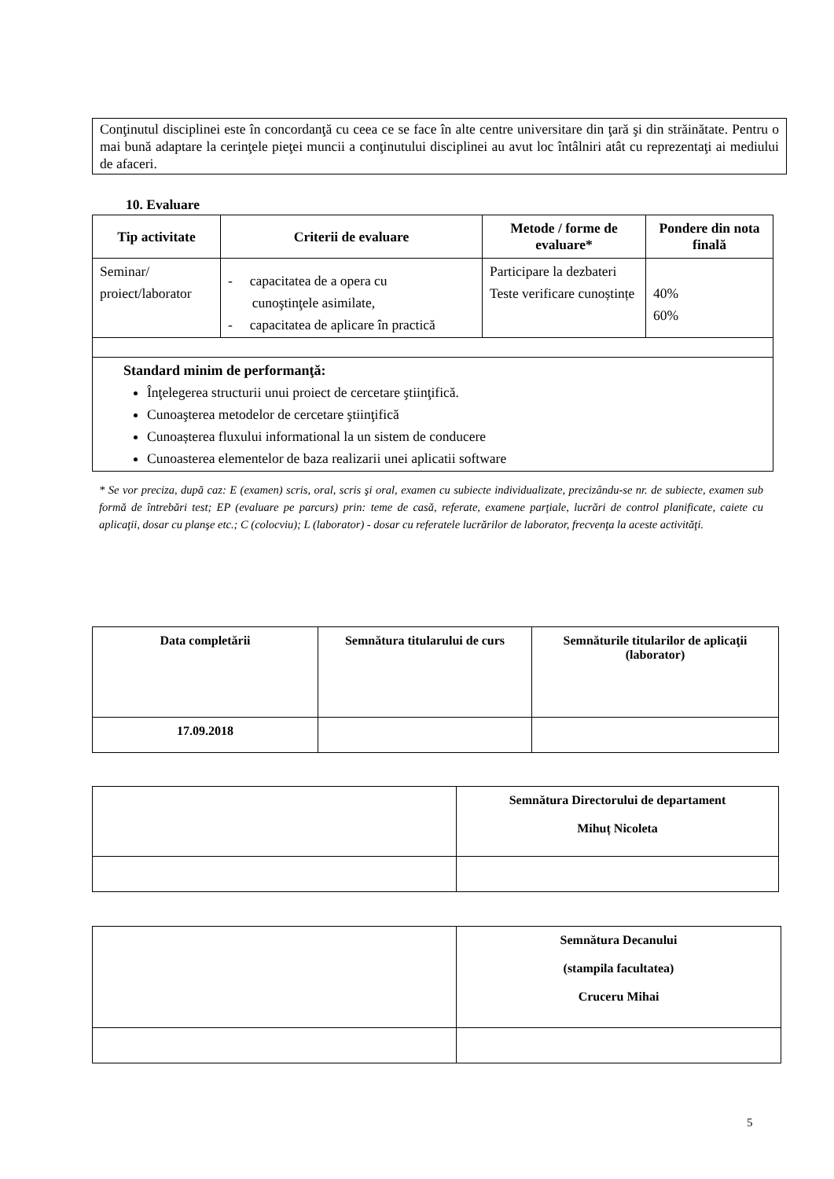Conţinutul disciplinei este în concordanţă cu ceea ce se face în alte centre universitare din ţară şi din străinătate. Pentru o mai bună adaptare la cerinţele pieţei muncii a conţinutului disciplinei au avut loc întâlniri atât cu reprezentaţi ai mediului de afaceri.
10. Evaluare
| Tip activitate | Criterii de evaluare | Metode / forme de evaluare* | Pondere din nota finală |
| --- | --- | --- | --- |
| Seminar/ proiect/laborator | - capacitatea de a opera cu cunoştinţele asimilate, - capacitatea de aplicare în practică | Participare la dezbateri Teste verificare cunoștințe | 40% 60% |
| Standard minim de performanţă: Înţelegerea structurii unui proiect de cercetare ştiinţifică. Cunoaşterea metodelor de cercetare ştiinţifică Cunoașterea fluxului informational la un sistem de conducere Cunoasterea elementelor de baza realizarii unei aplicatii software | | | |
* Se vor preciza, după caz: E (examen) scris, oral, scris şi oral, examen cu subiecte individualizate, precizându-se nr. de subiecte, examen sub formă de întrebări test; EP (evaluare pe parcurs) prin: teme de casă, referate, examene parţiale, lucrări de control planificate, caiete cu aplicaţii, dosar cu planşe etc.; C (colocviu); L (laborator) - dosar cu referatele lucrărilor de laborator, frecvenţa la aceste activităţi.
| Data completării | Semnătura titularului de curs | Semnăturile titularilor de aplicaţii (laborator) |
| 17.09.2018 | | |
| | Semnătura Directorului de departament Mihuț Nicoleta |
| | Semnătura Decanului (stampila facultatea) Cruceru Mihai |
5